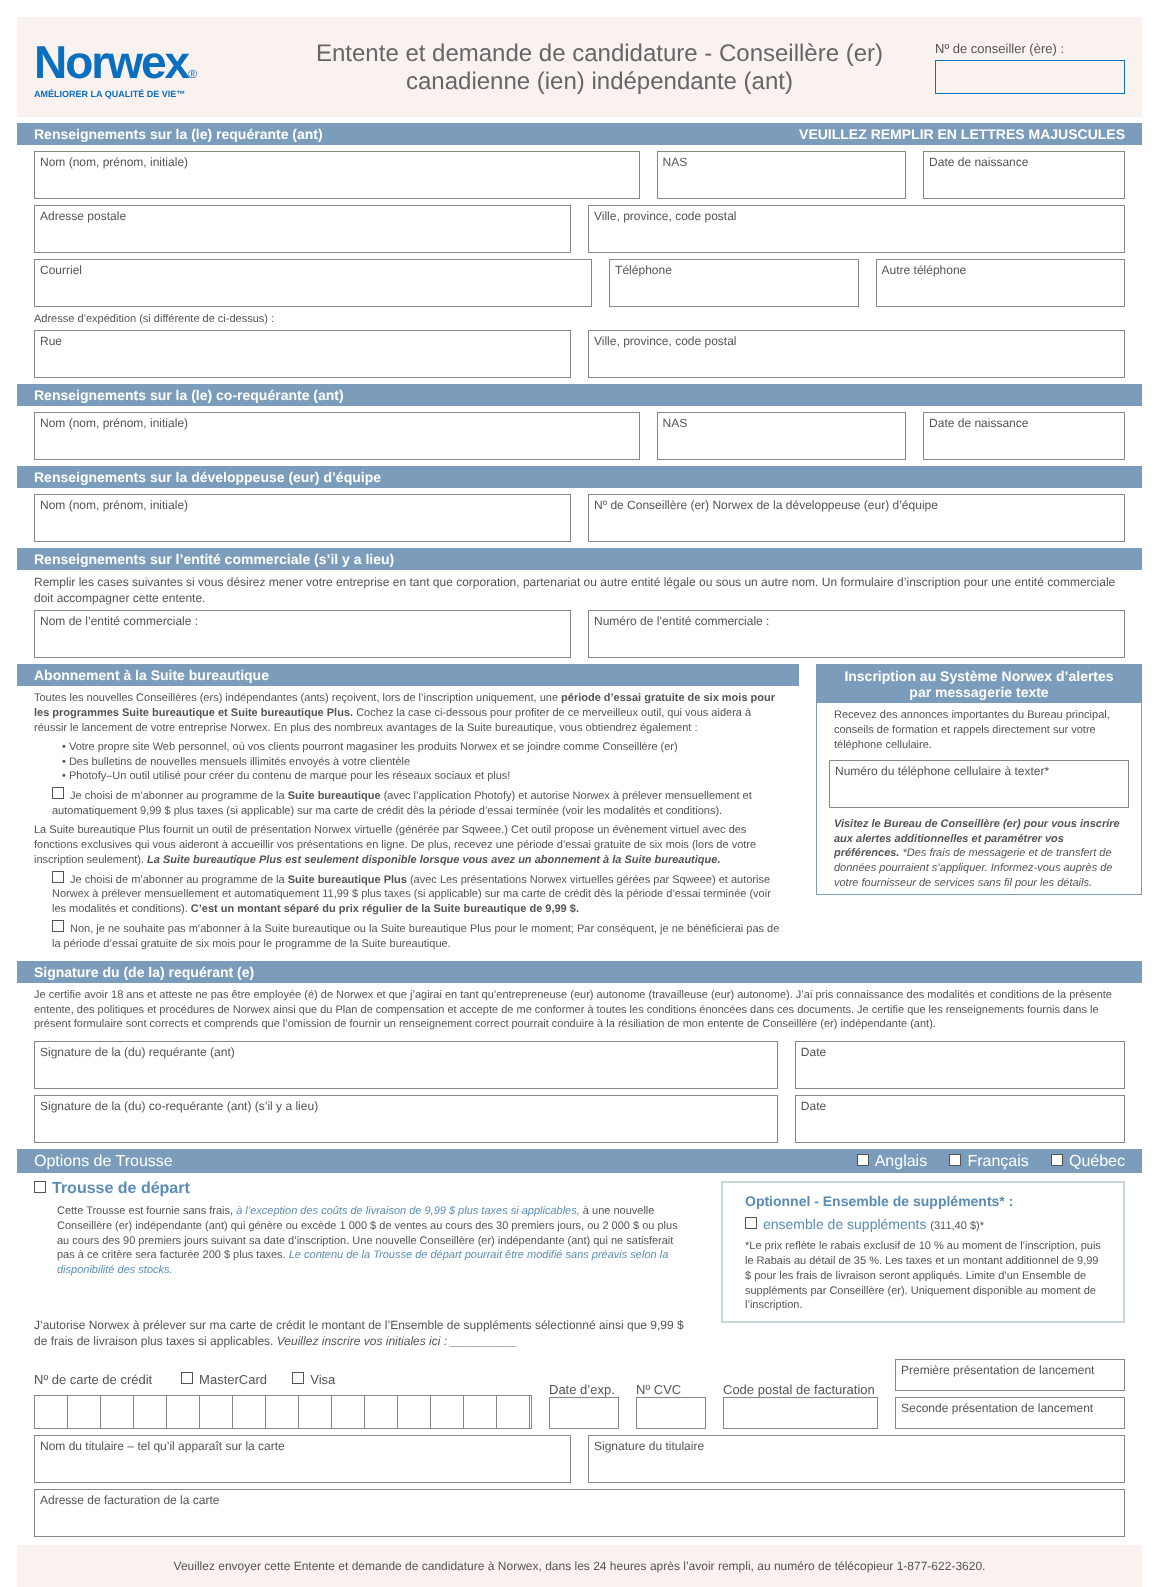Norwex®
AMÉLIORER LA QUALITÉ DE VIE™
Entente et demande de candidature - Conseillère (er)
canadienne (ien) indépendante (ant)
Nº de conseiller (ère) :
Renseignements sur la (le) requérante (ant) VEUILLEZ REMPLIR EN LETTRES MAJUSCULES
Nom (nom, prénom, initiale) NAS Date de naissance
Adresse postale Ville, province, code postal
Courriel Téléphone Autre téléphone
Adresse d’expédition (si différente de ci-dessus) :
Rue Ville, province, code postal
Renseignements sur la (le) co-requérante (ant)
Nom (nom, prénom, initiale) NAS Date de naissance
Renseignements sur la développeuse (eur) d’équipe
Nom (nom, prénom, initiale) Nº de Conseillère (er) Norwex de la développeuse (eur) d’équipe
Renseignements sur l’entité commerciale (s’il y a lieu)
Remplir les cases suivantes si vous désirez mener votre entreprise en tant que corporation, partenariat ou autre entité légale ou sous un autre nom. Un formulaire d’inscription pour une entité commerciale doit accompagner cette entente.
Nom de l’entité commerciale : Numéro de l’entité commerciale :
Abonnement à la Suite bureautique
Toutes les nouvelles Conseillères (ers) indépendantes (ants) reçoivent, lors de l’inscription uniquement, une période d’essai gratuite de six mois pour les programmes Suite bureautique et Suite bureautique Plus. Cochez la case ci-dessous pour profiter de ce merveilleux outil, qui vous aidera à réussir le lancement de votre entreprise Norwex. En plus des nombreux avantages de la Suite bureautique, vous obtiendrez également :
• Votre propre site Web personnel, où vos clients pourront magasiner les produits Norwex et se joindre comme Conseillère (er)
• Des bulletins de nouvelles mensuels illimités envoyés à votre clientèle
• Photofy–Un outil utilisé pour créer du contenu de marque pour les réseaux sociaux et plus!
Je choisi de m’abonner au programme de la Suite bureautique (avec l’application Photofy) et autorise Norwex à prélever mensuellement et automatiquement 9,99 $ plus taxes (si applicable) sur ma carte de crédit dès la période d’essai terminée (voir les modalités et conditions).
La Suite bureautique Plus fournit un outil de présentation Norwex virtuelle (générée par Sqweee.) Cet outil propose un évènement virtuel avec des fonctions exclusives qui vous aideront à accueillir vos présentations en ligne. De plus, recevez une période d’essai gratuite de six mois (lors de votre inscription seulement). La Suite bureautique Plus est seulement disponible lorsque vous avez un abonnement à la Suite bureautique.
Je choisi de m’abonner au programme de la Suite bureautique Plus (avec Les présentations Norwex virtuelles gérées par Sqweee) et autorise Norwex à prélever mensuellement et automatiquement 11,99 $ plus taxes (si applicable) sur ma carte de crédit dès la période d’essai terminée (voir les modalités et conditions). C’est un montant séparé du prix régulier de la Suite bureautique de 9,99 $.
Non, je ne souhaite pas m’abonner à la Suite bureautique ou la Suite bureautique Plus pour le moment; Par conséquent, je ne bénéficierai pas de la période d’essai gratuite de six mois pour le programme de la Suite bureautique.
Inscription au Système Norwex d’alertes par messagerie texte
Recevez des annonces importantes du Bureau principal, conseils de formation et rappels directement sur votre téléphone cellulaire.
Numéro du téléphone cellulaire à texter*
Visitez le Bureau de Conseillère (er) pour vous inscrire aux alertes additionnelles et paramétrer vos préférences. *Des frais de messagerie et de transfert de données pourraient s’appliquer. Informez-vous auprès de votre fournisseur de services sans fil pour les détails.
Signature du (de la) requérant (e)
Je certifie avoir 18 ans et atteste ne pas être employée (é) de Norwex et que j’agirai en tant qu’entrepreneuse (eur) autonome (travailleuse (eur) autonome). J’ai pris connaissance des modalités et conditions de la présente entente, des politiques et procédures de Norwex ainsi que du Plan de compensation et accepte de me conformer à toutes les conditions énoncées dans ces documents. Je certifie que les renseignements fournis dans le présent formulaire sont corrects et comprends que l’omission de fournir un renseignement correct pourrait conduire à la résiliation de mon entente de Conseillère (er) indépendante (ant).
Signature de la (du) requérante (ant)
Date
Signature de la (du) co-requérante (ant) (s’il y a lieu)
Date
Options de Trousse Anglais Français Québec
Trousse de départ
Cette Trousse est fournie sans frais, à l’exception des coûts de livraison de 9,99 $ plus taxes si applicables, à une nouvelle Conseillère (er) indépendante (ant) qui génère ou excède 1 000 $ de ventes au cours des 30 premiers jours, ou 2 000 $ ou plus au cours des 90 premiers jours suivant sa date d’inscription. Une nouvelle Conseillère (er) indépendante (ant) qui ne satisferait pas à ce critère sera facturée 200 $ plus taxes. Le contenu de la Trousse de départ pourrait être modifié sans préavis selon la disponibilité des stocks.
J’autorise Norwex à prélever sur ma carte de crédit le montant de l’Ensemble de suppléments sélectionné ainsi que 9,99 $ de frais de livraison plus taxes si applicables. Veuillez inscrire vos initiales ici : __________
Optionnel - Ensemble de suppléments* :
ensemble de suppléments (311,40 $)*
*Le prix reflète le rabais exclusif de 10 % au moment de l’inscription, puis le Rabais au détail de 35 %. Les taxes et un montant additionnel de 9,99 $ pour les frais de livraison seront appliqués. Limite d’un Ensemble de suppléments par Conseillère (er). Uniquement disponible au moment de l’inscription.
Nº de carte de crédit MasterCard Visa
Date d’exp.
Nº CVC
Code postal de facturation
Première présentation de lancement
Seconde présentation de lancement
Nom du titulaire – tel qu’il apparaît sur la carte
Signature du titulaire
Adresse de facturation de la carte
Veuillez envoyer cette Entente et demande de candidature à Norwex, dans les 24 heures après l’avoir rempli, au numéro de télécopieur 1-877-622-3620.